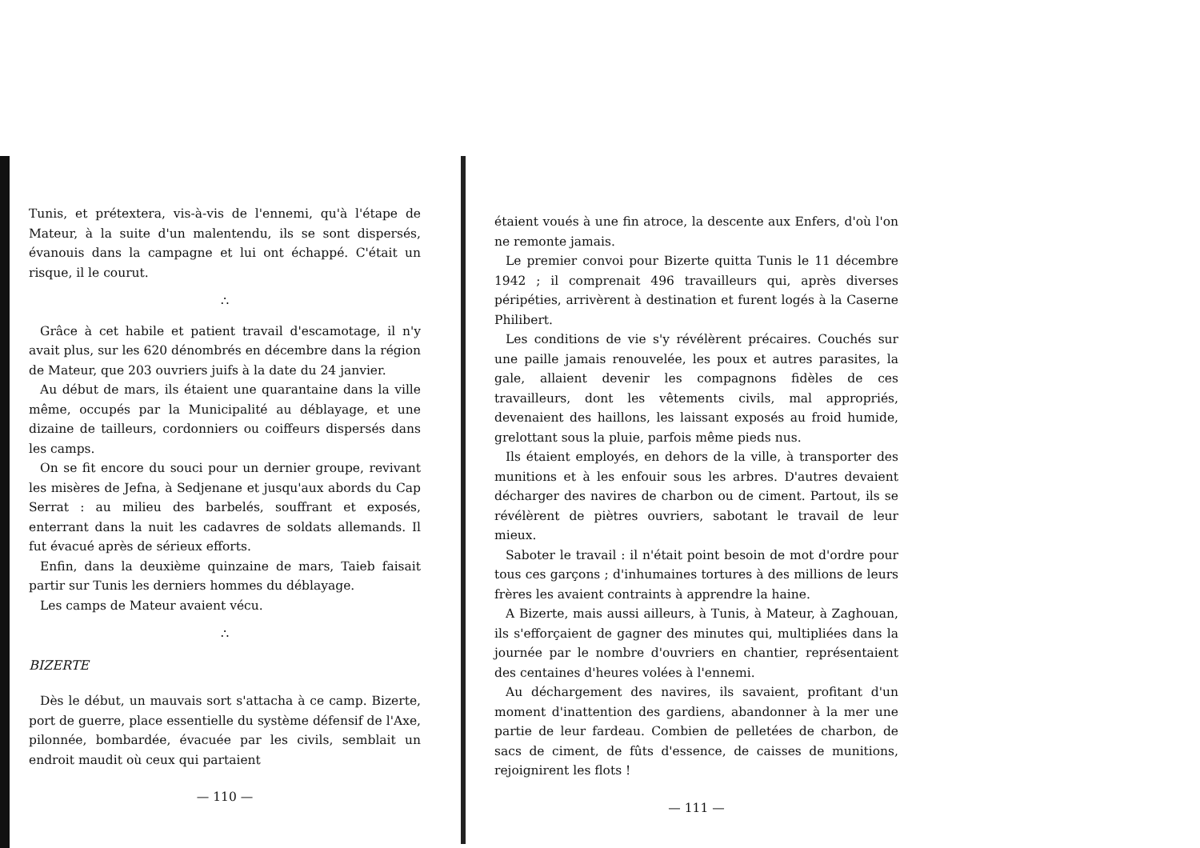Tunis, et prétextera, vis-à-vis de l'ennemi, qu'à l'étape de Mateur, à la suite d'un malentendu, ils se sont dispersés, évanouis dans la campagne et lui ont échappé. C'était un risque, il le courut.
∴
Grâce à cet habile et patient travail d'escamotage, il n'y avait plus, sur les 620 dénombrés en décembre dans la région de Mateur, que 203 ouvriers juifs à la date du 24 janvier.
Au début de mars, ils étaient une quarantaine dans la ville même, occupés par la Municipalité au déblayage, et une dizaine de tailleurs, cordonniers ou coiffeurs dispersés dans les camps.
On se fit encore du souci pour un dernier groupe, revivant les misères de Jefna, à Sedjenane et jusqu'aux abords du Cap Serrat : au milieu des barbelés, souffrant et exposés, enterrant dans la nuit les cadavres de soldats allemands. Il fut évacué après de sérieux efforts.
Enfin, dans la deuxième quinzaine de mars, Taieb faisait partir sur Tunis les derniers hommes du déblayage.
Les camps de Mateur avaient vécu.
∴
BIZERTE
Dès le début, un mauvais sort s'attacha à ce camp. Bizerte, port de guerre, place essentielle du système défensif de l'Axe, pilonnée, bombardée, évacuée par les civils, semblait un endroit maudit où ceux qui partaient
— 110 —
étaient voués à une fin atroce, la descente aux Enfers, d'où l'on ne remonte jamais.
Le premier convoi pour Bizerte quitta Tunis le 11 décembre 1942 ; il comprenait 496 travailleurs qui, après diverses péripéties, arrivèrent à destination et furent logés à la Caserne Philibert.
Les conditions de vie s'y révélèrent précaires. Couchés sur une paille jamais renouvelée, les poux et autres parasites, la gale, allaient devenir les compagnons fidèles de ces travailleurs, dont les vêtements civils, mal appropriés, devenaient des haillons, les laissant exposés au froid humide, grelottant sous la pluie, parfois même pieds nus.
Ils étaient employés, en dehors de la ville, à transporter des munitions et à les enfouir sous les arbres. D'autres devaient décharger des navires de charbon ou de ciment. Partout, ils se révélèrent de piètres ouvriers, sabotant le travail de leur mieux.
Saboter le travail : il n'était point besoin de mot d'ordre pour tous ces garçons ; d'inhumaines tortures à des millions de leurs frères les avaient contraints à apprendre la haine.
A Bizerte, mais aussi ailleurs, à Tunis, à Mateur, à Zaghouan, ils s'efforçaient de gagner des minutes qui, multipliées dans la journée par le nombre d'ouvriers en chantier, représentaient des centaines d'heures volées à l'ennemi.
Au déchargement des navires, ils savaient, profitant d'un moment d'inattention des gardiens, abandonner à la mer une partie de leur fardeau. Combien de pelletées de charbon, de sacs de ciment, de fûts d'essence, de caisses de munitions, rejoignirent les flots !
— 111 —